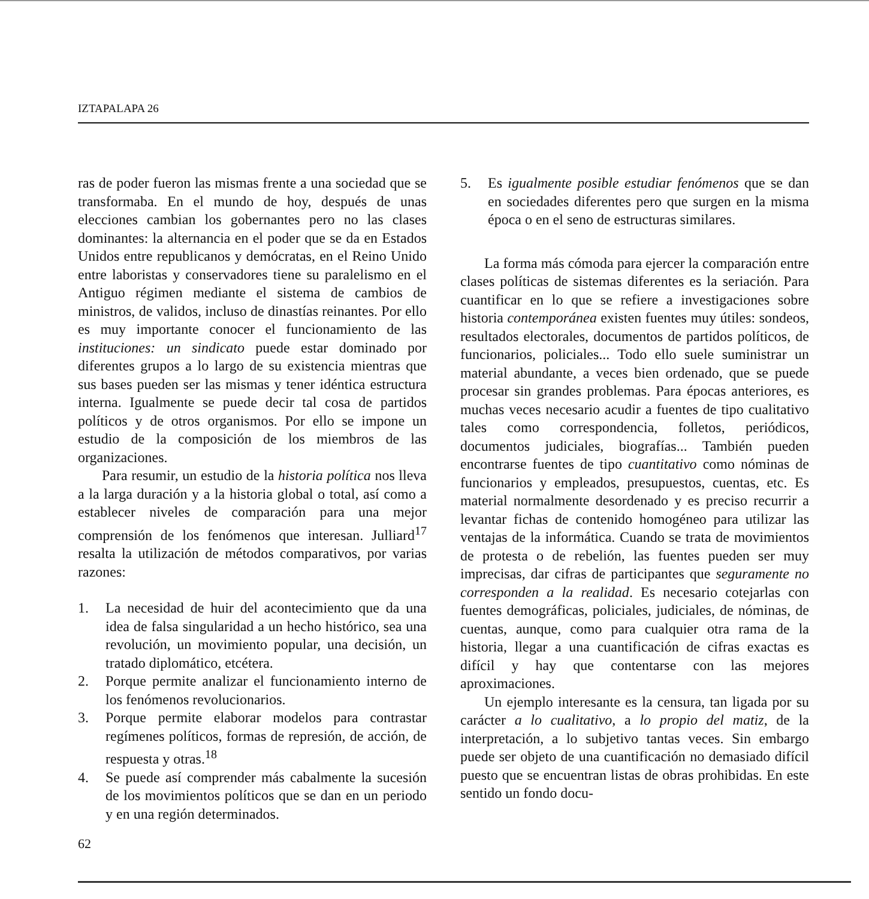IZTAPALAPA 26
ras de poder fueron las mismas frente a una sociedad que se transformaba. En el mundo de hoy, después de unas elecciones cambian los gobernantes pero no las clases dominantes: la alternancia en el poder que se da en Estados Unidos entre republicanos y demócratas, en el Reino Unido entre laboristas y conservadores tiene su paralelismo en el Antiguo régimen mediante el sistema de cambios de ministros, de validos, incluso de dinastías reinantes. Por ello es muy importante conocer el funcionamiento de las instituciones: un sindicato puede estar dominado por diferentes grupos a lo largo de su existencia mientras que sus bases pueden ser las mismas y tener idéntica estructura interna. Igualmente se puede decir tal cosa de partidos políticos y de otros organismos. Por ello se impone un estudio de la composición de los miembros de las organizaciones.
Para resumir, un estudio de la historia política nos lleva a la larga duración y a la historia global o total, así como a establecer niveles de comparación para una mejor comprensión de los fenómenos que interesan. Julliard<sup>17</sup> resalta la utilización de métodos comparativos, por varias razones:
1. La necesidad de huir del acontecimiento que da una idea de falsa singularidad a un hecho histórico, sea una revolución, un movimiento popular, una decisión, un tratado diplomático, etcétera.
2. Porque permite analizar el funcionamiento interno de los fenómenos revolucionarios.
3. Porque permite elaborar modelos para contrastar regímenes políticos, formas de represión, de acción, de respuesta y otras.<sup>18</sup>
4. Se puede así comprender más cabalmente la sucesión de los movimientos políticos que se dan en un periodo y en una región determinados.
5. Es igualmente posible estudiar fenómenos que se dan en sociedades diferentes pero que surgen en la misma época o en el seno de estructuras similares.
La forma más cómoda para ejercer la comparación entre clases políticas de sistemas diferentes es la seriación. Para cuantificar en lo que se refiere a investigaciones sobre historia contemporánea existen fuentes muy útiles: sondeos, resultados electorales, documentos de partidos políticos, de funcionarios, policiales... Todo ello suele suministrar un material abundante, a veces bien ordenado, que se puede procesar sin grandes problemas. Para épocas anteriores, es muchas veces necesario acudir a fuentes de tipo cualitativo tales como correspondencia, folletos, periódicos, documentos judiciales, biografías... También pueden encontrarse fuentes de tipo cuantitativo como nóminas de funcionarios y empleados, presupuestos, cuentas, etc. Es material normalmente desordenado y es preciso recurrir a levantar fichas de contenido homogéneo para utilizar las ventajas de la informática. Cuando se trata de movimientos de protesta o de rebelión, las fuentes pueden ser muy imprecisas, dar cifras de participantes que seguramente no corresponden a la realidad. Es necesario cotejarlas con fuentes demográficas, policiales, judiciales, de nóminas, de cuentas, aunque, como para cualquier otra rama de la historia, llegar a una cuantificación de cifras exactas es difícil y hay que contentarse con las mejores aproximaciones.
Un ejemplo interesante es la censura, tan ligada por su carácter a lo cualitativo, a lo propio del matiz, de la interpretación, a lo subjetivo tantas veces. Sin embargo puede ser objeto de una cuantificación no demasiado difícil puesto que se encuentran listas de obras prohibidas. En este sentido un fondo docu-
62